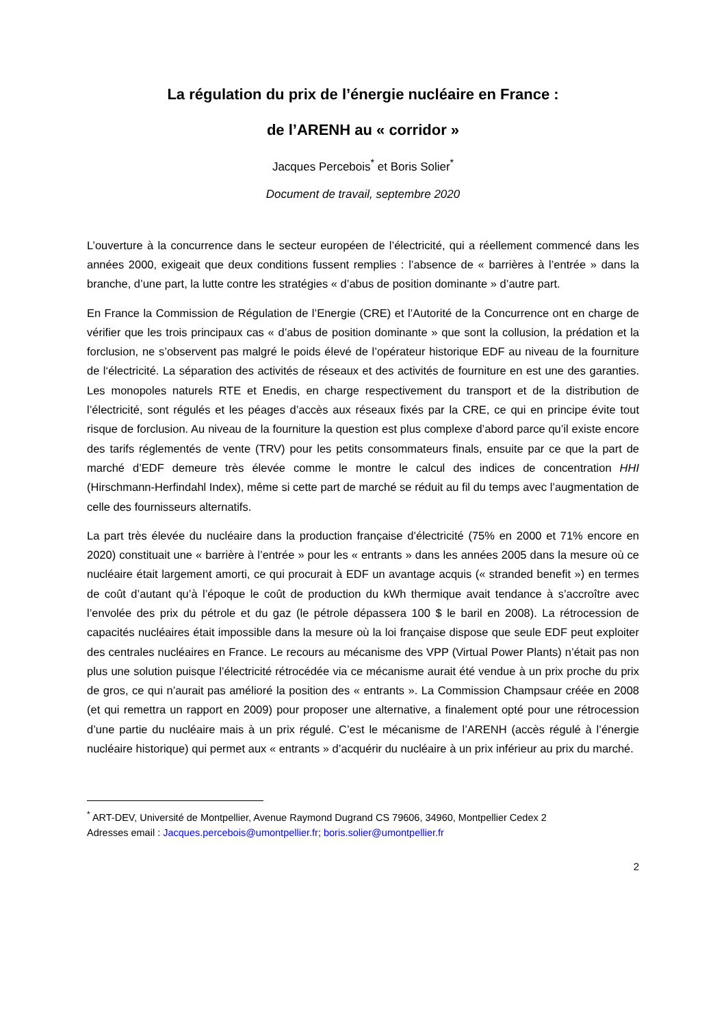La régulation du prix de l’énergie nucléaire en France :
de l’ARENH au « corridor »
Jacques Percebois<sup>*</sup> et Boris Solier<sup>*</sup>
Document de travail, septembre 2020
L’ouverture à la concurrence dans le secteur européen de l’électricité, qui a réellement commencé dans les années 2000, exigeait que deux conditions fussent remplies : l’absence de « barrières à l’entrée » dans la branche, d’une part, la lutte contre les stratégies « d’abus de position dominante » d’autre part.
En France la Commission de Régulation de l’Energie (CRE) et l’Autorité de la Concurrence ont en charge de vérifier que les trois principaux cas « d’abus de position dominante » que sont la collusion, la prédation et la forclusion, ne s’observent pas malgré le poids élevé de l’opérateur historique EDF au niveau de la fourniture de l‘électricité. La séparation des activités de réseaux et des activités de fourniture en est une des garanties. Les monopoles naturels RTE et Enedis, en charge respectivement du transport et de la distribution de l’électricité, sont régulés et les péages d’accès aux réseaux fixés par la CRE, ce qui en principe évite tout risque de forclusion. Au niveau de la fourniture la question est plus complexe d’abord parce qu’il existe encore des tarifs réglementés de vente (TRV) pour les petits consommateurs finals, ensuite par ce que la part de marché d’EDF demeure très élevée comme le montre le calcul des indices de concentration HHI (Hirschmann-Herfindahl Index), même si cette part de marché se réduit au fil du temps avec l’augmentation de celle des fournisseurs alternatifs.
La part très élevée du nucléaire dans la production française d’électricité (75% en 2000 et 71% encore en 2020) constituait une « barrière à l’entrée » pour les « entrants » dans les années 2005 dans la mesure où ce nucléaire était largement amorti, ce qui procurait à EDF un avantage acquis (« stranded benefit ») en termes de coût d’autant qu’à l’époque le coût de production du kWh thermique avait tendance à s’accroître avec l’envolée des prix du pétrole et du gaz (le pétrole dépassera 100 $ le baril en 2008). La rétrocession de capacités nucléaires était impossible dans la mesure où la loi française dispose que seule EDF peut exploiter des centrales nucléaires en France. Le recours au mécanisme des VPP (Virtual Power Plants) n’était pas non plus une solution puisque l’électricité rétrocédée via ce mécanisme aurait été vendue à un prix proche du prix de gros, ce qui n’aurait pas amélioré la position des « entrants ». La Commission Champsaur créée en 2008 (et qui remettra un rapport en 2009) pour proposer une alternative, a finalement opté pour une rétrocession d’une partie du nucléaire mais à un prix régulé. C’est le mécanisme de l’ARENH (accès régulé à l’énergie nucléaire historique) qui permet aux « entrants » d’acquérir du nucléaire à un prix inférieur au prix du marché.
<sup>*</sup> ART-DEV, Université de Montpellier, Avenue Raymond Dugrand CS 79606, 34960, Montpellier Cedex 2
Adresses email : Jacques.percebois@umontpellier.fr; boris.solier@umontpellier.fr
2